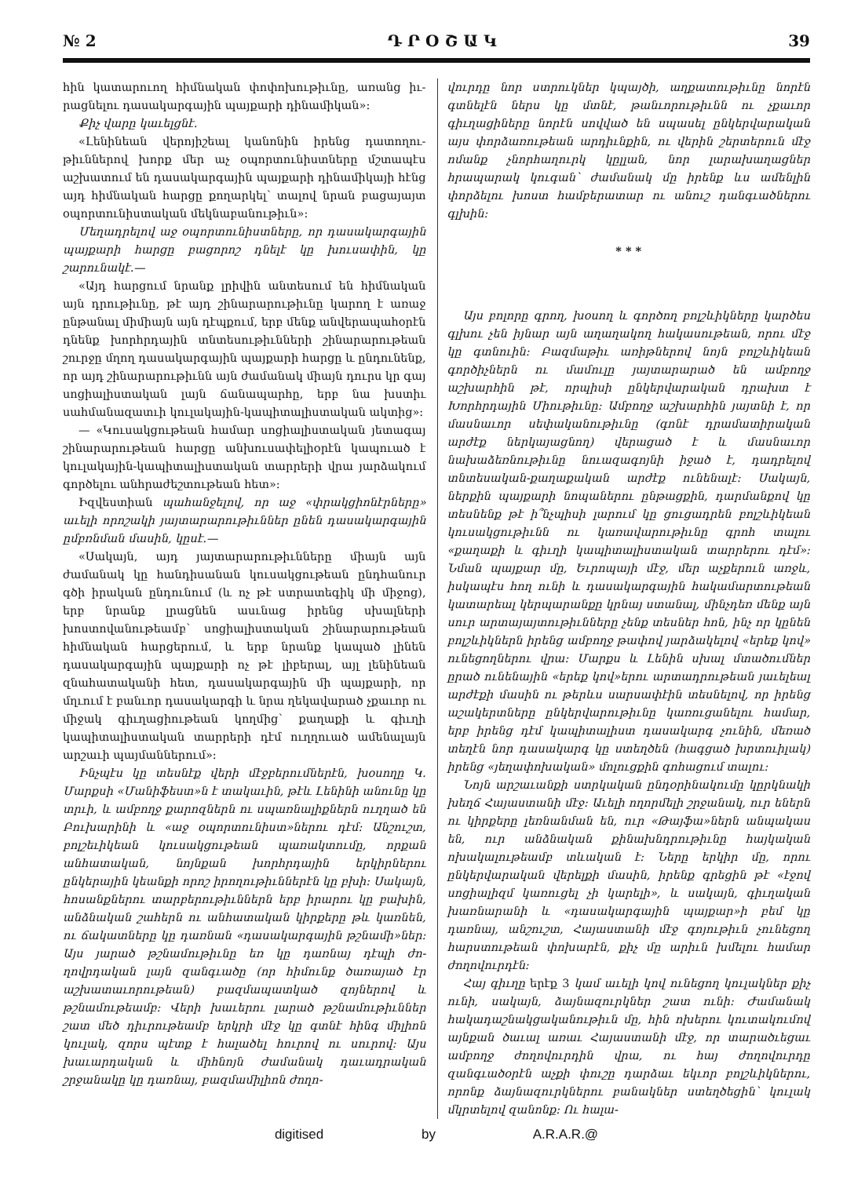№ 2 Դ Ր Օ Շ Ա Կ 39
հին կատարուող հիմնական փոփոխութիւնը, առանց իւ­րացնելու դասակարգային պայքարի դինամիկան»։
Քիչ վարը կաւելցնէ.
«Լենինեան վերոյիշեալ կանոնին իրենց դատողու­թիւններով խորք մեր աչ օպորտունիստները մշտապէս աշխատում են դասակարգային պայքարի դինամիկայի հէնց այդ հիմնական հարցը քողարկել՝ տալով նրան բացայայտ օպորտունիստական մեկնաբանութիւն»։
Մեղադրելով աջ օպորտունիստները, որ դասակար­գային պայքարի հարցը բացորոշ դնելէ կը խուսափին, կը շարունակէ.—
«Այդ հարցում նրանք լրիվին անտեսում են հիմ­նական այն դրութիւնը, թէ այդ շինարարութիւնը կա­րող է առաջ ընթանալ միմիայն այն դէպքում, երբ մենք անվերապահօրէն դնենք խորհրդային տնտեսու­թիւնների շինարարութեան շուրջը մղող դասակարգա­յին պայքարի հարցը և ընդունենք, որ այդ շինարարու­թիւնն այն ժամանակ միայն դուրս կր գայ սոցիալիս­տական լայն ճանապարհը, երբ նա խստիւ սահմանա­զատւի կուլակային-կապիտալիստական ակտից»։
— «Կուսակցութեան համար սոցիալիստական յետագայ շինարարութեան հարցը անխուսափելիօրէն կապուած է կուլակային-կապիտալիստական տարրերի վրա յարձակում գործելու անհրաժեշտութեան հետ»։
Իզվեստիան պահանջելով, որ աջ «փրակցիոնէր­ները» աւելի որոշակի յայտարարութիւններ ընեն դա­սակարգային ըմբռնման մասին, կըսէ.—
«Սակայն, այդ յայտարարութիւնները միայն այն ժամանակ կը հանդիսանան կուսակցութեան ընդհանուր գծի իրական ընդունում (և ոչ թէ ստրատեգիկ մի մի­ջոց), երբ նրանք լրացնեն ասւնաց իրենց սխալների խոստովանութեամբ՝ սոցիալիստական շինարարութեան հիմնական հարցերում, և երբ նրանք կապած լինեն դասակարգային պայքարի ոչ թէ լիբերալ, այլ լենին­եան զնահատականի հետ, դասակարգային մի պայքա­րի, որ մղւում է բանւոր դասակարգի և նրա ղեկավա­րած չքաւոր ու միջակ գիւղացիութեան կողմից՝ քա­ղաքի և գիւղի կապիտալիստական տարրերի դէմ ուղ­ղուած ամենալայն արշաւի պայմաններում»։
Ինչպէս կը տեսնէք վերի մէջբերումներէն, խօսողը Կ. Մարքսի «Մանիֆեստ»ն է տակաւին, թէև Լենինի անունը կը տրւի, և ամբողջ քարոզներն ու սպառնա­լիքներն ուղղած են Բուխարինի և «աջ օպորտունիստ»ներու դէմ։ Անշուշտ, բոլշեւիկեան կուսակցու­թեան պառակտումը, որքան անհատական, նոյնքան խորհրդային երկիրներու ընկերային կեանքի որոշ իրո­ղութիւններէն կը բխի։ Սակայն, հոսանքներու տար­բերութիւններն երբ իրարու կը բախին, անձնական շահերն ու անհատական կիրքերը թև կառնեն, ու ճա­կատները կը դառնան «դասակարգային թշնամի»ներ։ Այս յարած թշնամութիւնը եռ կը դառնայ դէպի ժո­ղովրդական լայն զանգւածը (որ հիմունք ծառայած էր աշխատաւորութեան) բազմապատկած զոյներով և թշնամութեամբ։ Վերի խաւերու լարած թշնամութիւն­ներ շատ մեծ դիւրութեամբ երկրի մէջ կը գտնէ հինգ միլիոն կուլակ, զորս պէտք է հալածել հուրով ու սու­րով։ Այս խաւարդական և միհնոյն ժամանակ դաւա­դրական շրջանակը կը դառնայ, բազմամիլիոն ժողո-
վուրդը նոր ստրուկներ կպայծի, աղքատութիւնը նորէն գտնելէն ներս կը մտնէ, թանւորութիւնն ու չքաւոր գիւղացիները նորէն սովված են սպասել ընկերվարա­կան այս փորձառութեան արդիւնքին, ու վերին շեր­տերուն մէջ ոմանք չնորհաղուրկ կըլլան, նոր լարա­խաղացներ հրապարակ կուգան՝ ժամանակ մը իրենք ևս ամենլին փորձելու խոստ համբերատար ու անուշ դանգւածներու գլխին։
* * *
Այս բոլորը գրող, խօսող և գործող բոլշևիկները կարծես գլխու չեն իյնար այն աղաղակող հակասու­թեան, որու մէջ կը գտնուին։ Բազմաթիւ առիթներով նոյն բոլշևիկեան գործիչներն ու մամուլը յայտարա­րած են ամբողջ աշխարհին թէ, որպիսի ընկերվարա­կան դրախտ է Խորհրդային Միութիւնը։ Ամբողջ աշ­խարհին յայտնի է, որ մասնաւոր սեփականութիւնը (գոնէ դրամատիրական արժէք ներկայացնող) վերա­ցած է և մասնաւոր նախաձեռնութիւնը նուազագոյնի իջած է, դադրելով տնտեսական-քաղաքական արժէք ունենալէ։ Սակայն, ներքին պայքարի նոպաներու ըն­թացքին, դարմանքով կը տեսնենք թէ ի՞նչպիսի լարում կը ցուցադրեն բոլշևիկեան կուսակցութիւնն ու կառա­վարութիւնը գրոհ տալու «քաղաքի և գիւղի կապիտա­լիստական տարրերու դէմ»։ Նման պայքար մը, Եւրո­պայի մէջ, մեր աչքերուն առջև, իսկապէս հող ունի և դասակարգային հակամարտութեան կատարեալ կեր­պարանքը կրնայ ստանալ, մինչդեռ մենք այն սուր արտայայտութիւնները չենք տեսներ հոն, ինչ որ կընեն բոլշևիկներն իրենց ամբողջ թափով յարձակելով «երեք կով» ունեցողներու վրա։ Մարքս և Լենին սխալ մտա­ծումներ ըրած ունենային «երեք կով»երու արտադրու­թեան յաւելեալ արժէքի մասին ու թերևս սարսափէին տեսնելով, որ իրենց աշակերտները ընկերվարութիւնը կառուցանելու համար, երբ իրենց դէմ կապիտալիստ դասակարգ չունին, մեռած տեղէն նոր դասակարգ կը ստեղծեն (հագցած խրտուիլակ) իրենց «յեղափոխա­կան» մոլուցքին գոհացում տալու։
Նոյն արշաւանքի ստրկական ընդօրինակումը կըր­կնակի խեղճ Հայաստանի մէջ։ Աւելի ողորմելի շրջա­նակ, ուր եներն ու կիրքերը լեռնանման են, ուր «Թայ­ֆա»ներն անպակաս են, ուր անձնական քինախնդրու­թիւնը հայկական ոխակալութեամբ տևական է։ Ները երկիր մը, որու ընկերվարական վերելքի մասին, իրենք գրեցին թէ «էջով սոցիալիզմ կառուցել չի կարելի», և սակայն, գիւղական խառնարանի և «դասակարգային պայքար»ի բեմ կը դառնայ, անշուշտ, Հայաստանի մէջ գոյութիւն չունեցող հարստութեան փոխարէն, քիչ մը արիւն խմելու համար ժողովուրդէն։
Հայ գիւղը երէք 3 կամ աւելի կով ունեցող կու­լակներ քիչ ունի, սակայն, ձայնազուրկներ շատ ունի։ Ժամանակ հակադաշնակցականութիւն մը, հին ոխերու կուտակումով այնքան ծաւալ առաւ Հայաստանի մէջ, որ տարածւեցաւ ամբողջ ժողովուրդին վրա, ու հայ ժողովուրդը զանգւածօրէն աչքի փուշը դարձաւ եկւոր բոլշևիկներու, որոնք ձայնազուրկներու բանակ­ներ ստեղծեցին՝ կուլակ մկրտելով զանոնք։ Ու հալա-
digitised by A.R.A.R.@